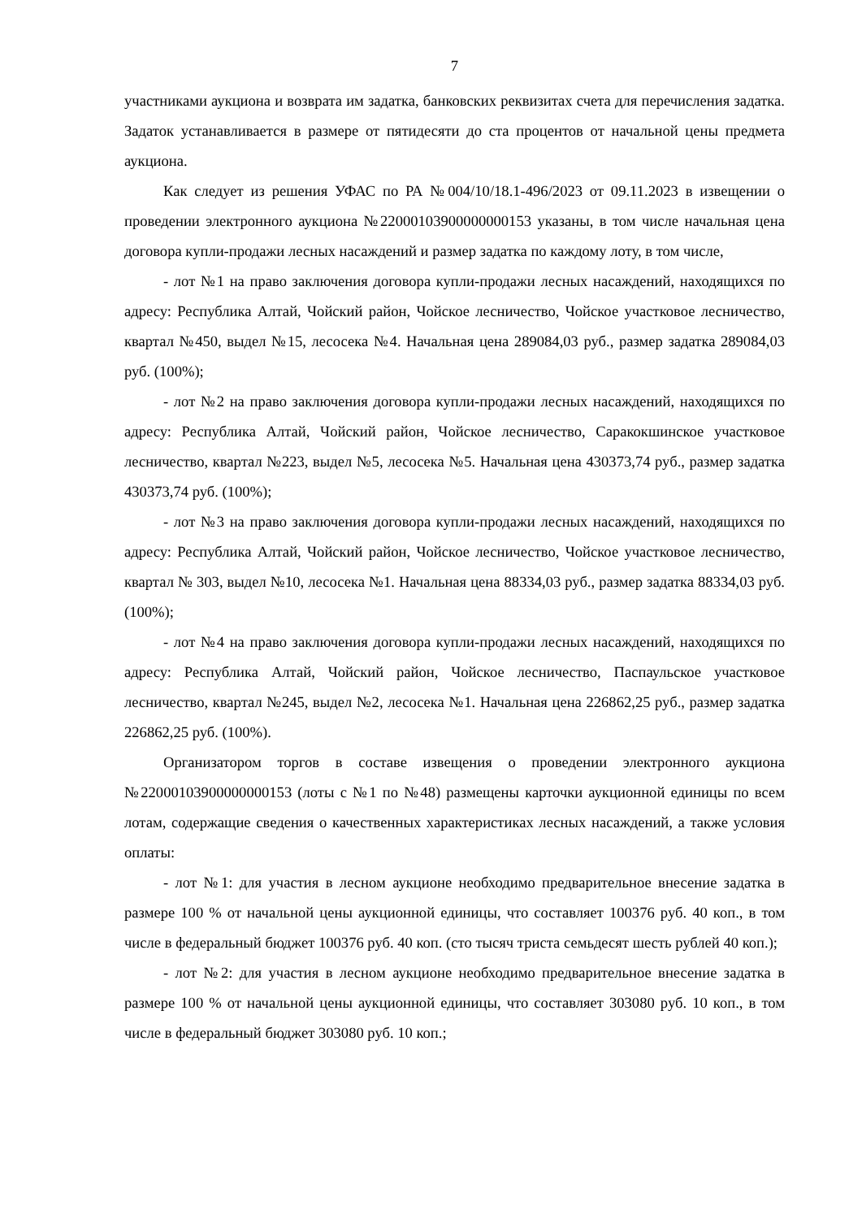7
участниками аукциона и возврата им задатка, банковских реквизитах счета для перечисления задатка. Задаток устанавливается в размере от пятидесяти до ста процентов от начальной цены предмета аукциона.
Как следует из решения УФАС по РА №004/10/18.1-496/2023 от 09.11.2023 в извещении о проведении электронного аукциона №22000103900000000153 указаны, в том числе начальная цена договора купли-продажи лесных насаждений и размер задатка по каждому лоту, в том числе,
- лот №1 на право заключения договора купли-продажи лесных насаждений, находящихся по адресу: Республика Алтай, Чойский район, Чойское лесничество, Чойское участковое лесничество, квартал №450, выдел №15, лесосека №4. Начальная цена 289084,03 руб., размер задатка 289084,03 руб. (100%);
- лот №2 на право заключения договора купли-продажи лесных насаждений, находящихся по адресу: Республика Алтай, Чойский район, Чойское лесничество, Саракокшинское участковое лесничество, квартал №223, выдел №5, лесосека №5. Начальная цена 430373,74 руб., размер задатка 430373,74 руб. (100%);
- лот №3 на право заключения договора купли-продажи лесных насаждений, находящихся по адресу: Республика Алтай, Чойский район, Чойское лесничество, Чойское участковое лесничество, квартал № 303, выдел №10, лесосека №1. Начальная цена 88334,03 руб., размер задатка 88334,03 руб. (100%);
- лот №4 на право заключения договора купли-продажи лесных насаждений, находящихся по адресу: Республика Алтай, Чойский район, Чойское лесничество, Паспаульское участковое лесничество, квартал №245, выдел №2, лесосека №1. Начальная цена 226862,25 руб., размер задатка 226862,25 руб. (100%).
Организатором торгов в составе извещения о проведении электронного аукциона №22000103900000000153 (лоты с №1 по №48) размещены карточки аукционной единицы по всем лотам, содержащие сведения о качественных характеристиках лесных насаждений, а также условия оплаты:
- лот №1: для участия в лесном аукционе необходимо предварительное внесение задатка в размере 100 % от начальной цены аукционной единицы, что составляет 100376 руб. 40 коп., в том числе в федеральный бюджет 100376 руб. 40 коп. (сто тысяч триста семьдесят шесть рублей 40 коп.);
- лот №2: для участия в лесном аукционе необходимо предварительное внесение задатка в размере 100 % от начальной цены аукционной единицы, что составляет 303080 руб. 10 коп., в том числе в федеральный бюджет 303080 руб. 10 коп.;